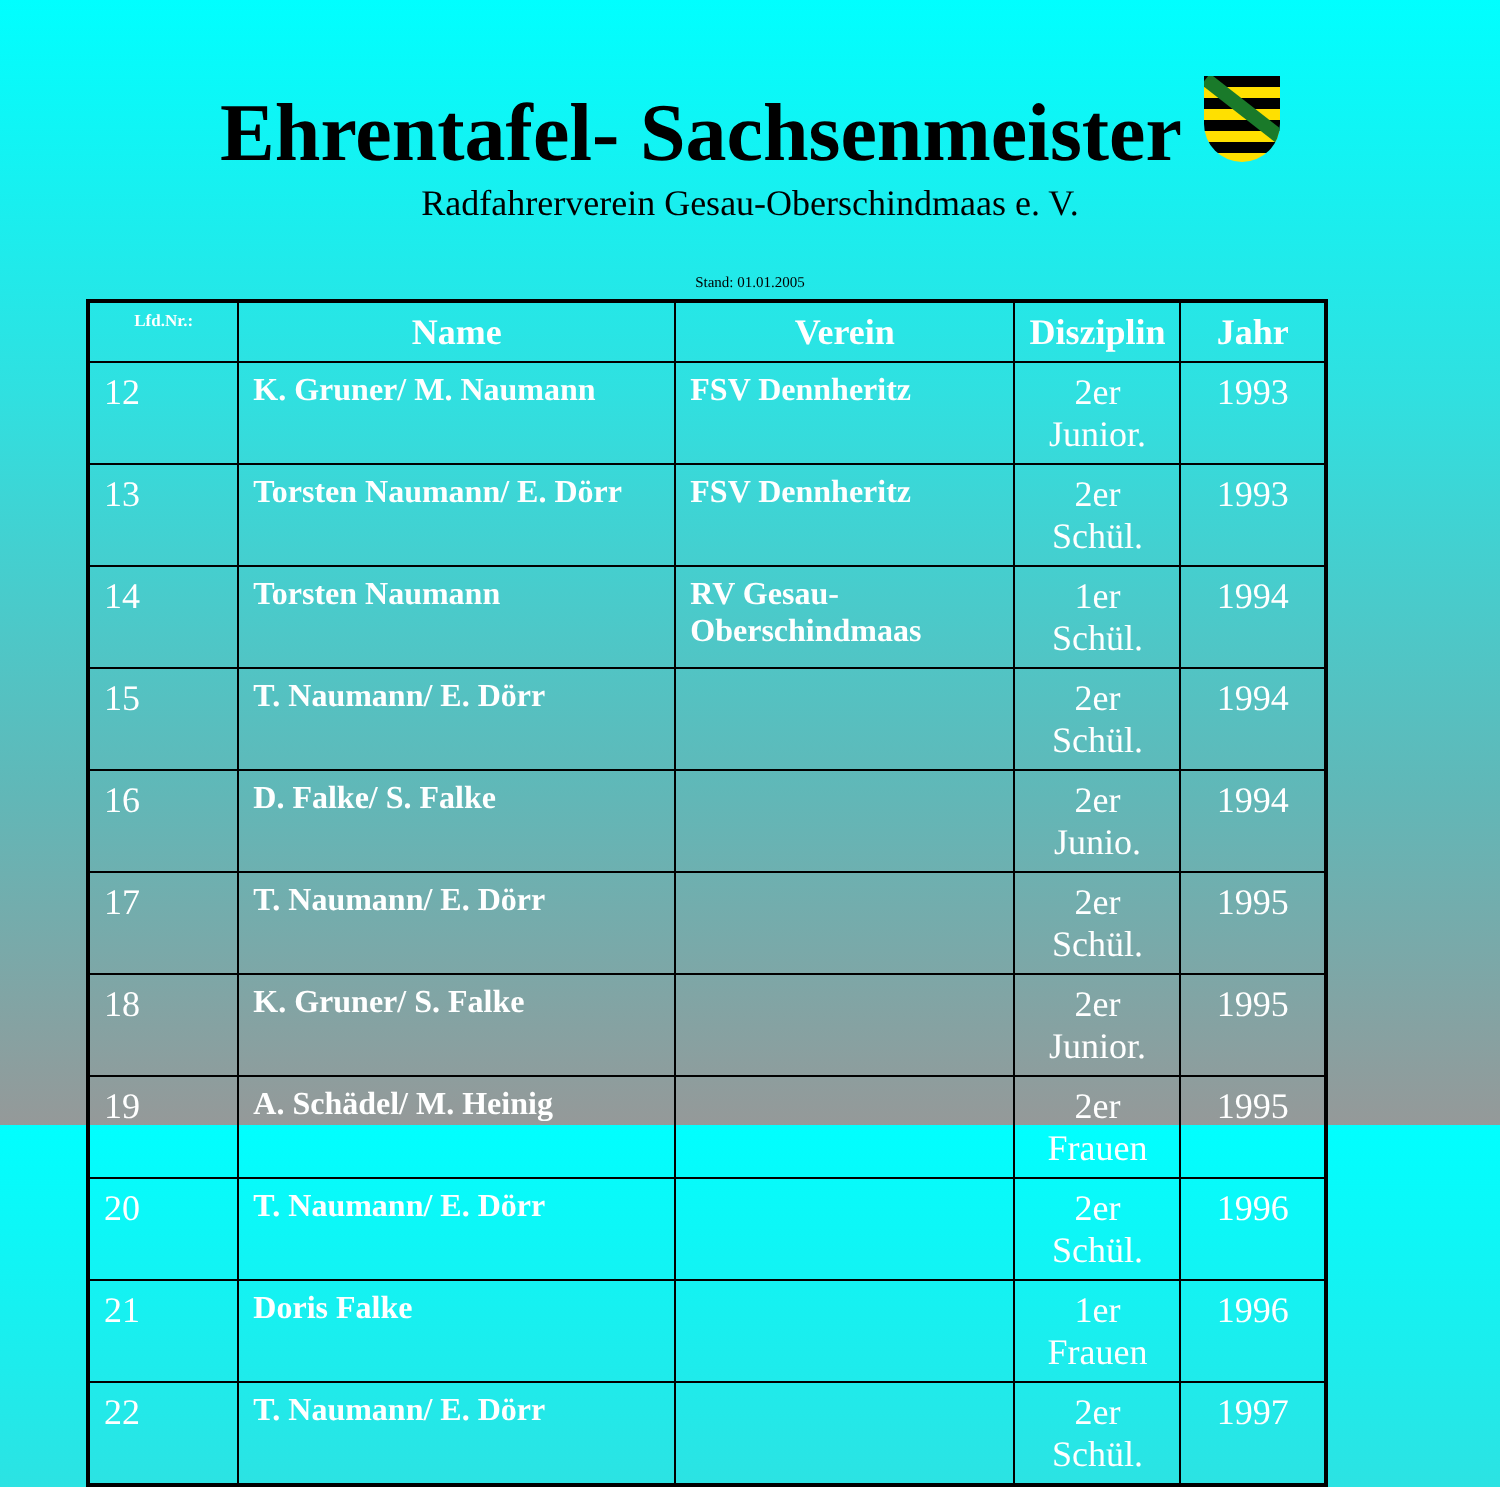Ehrentafel- Sachsenmeister
Radfahrerverein Gesau-Oberschindmaas e. V.
Stand: 01.01.2005
| Lfd.Nr.: | Name | Verein | Disziplin | Jahr |
| --- | --- | --- | --- | --- |
| 12 | K. Gruner/ M. Naumann | FSV Dennheritz | 2er Junior. | 1993 |
| 13 | Torsten Naumann/ E. Dörr | FSV Dennheritz | 2er Schül. | 1993 |
| 14 | Torsten Naumann | RV Gesau-Oberschindmaas | 1er Schül. | 1994 |
| 15 | T. Naumann/ E. Dörr | | 2er Schül. | 1994 |
| 16 | D. Falke/ S. Falke | | 2er Junio. | 1994 |
| 17 | T. Naumann/ E. Dörr | | 2er Schül. | 1995 |
| 18 | K. Gruner/ S. Falke | | 2er Junior. | 1995 |
| 19 | A. Schädel/ M. Heinig | | 2er Frauen | 1995 |
| 20 | T. Naumann/ E. Dörr | | 2er Schül. | 1996 |
| 21 | Doris Falke | | 1er Frauen | 1996 |
| 22 | T. Naumann/ E. Dörr | | 2er Schül. | 1997 |